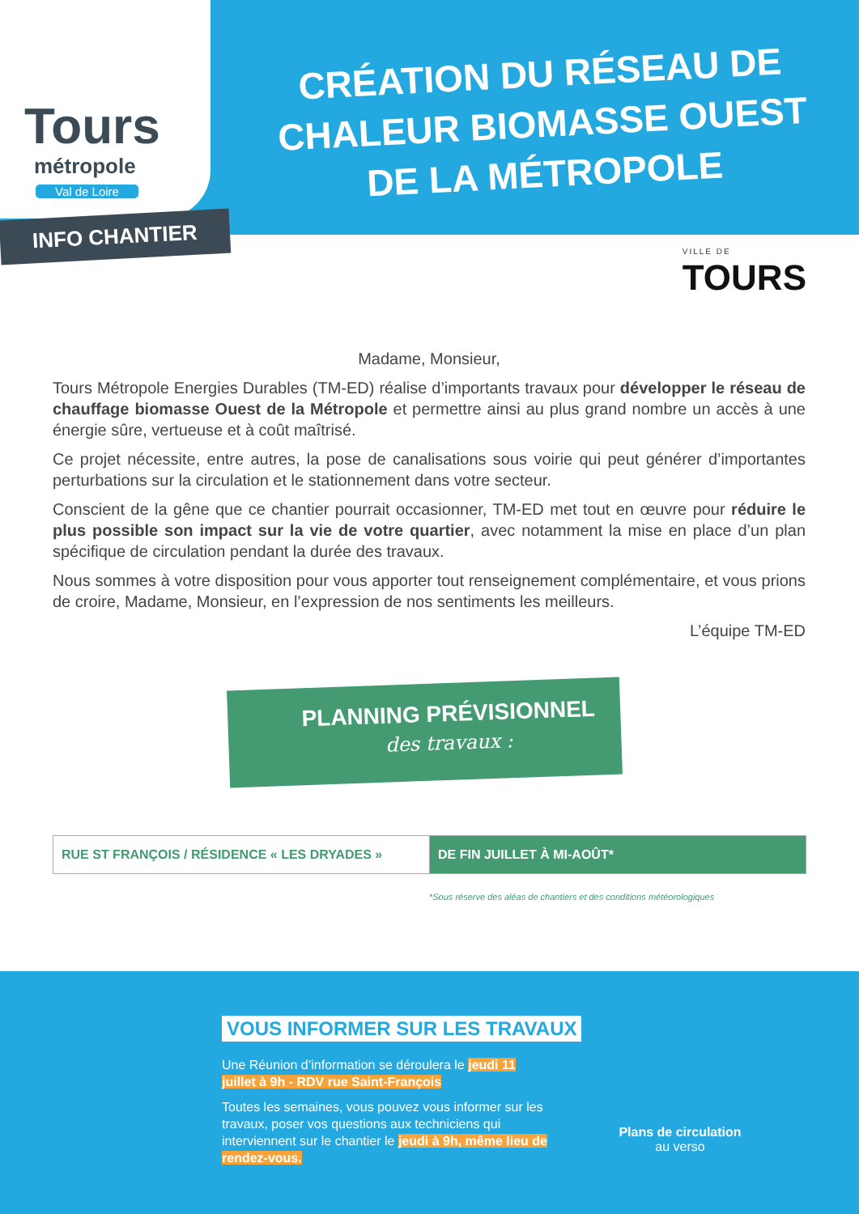Tours
métropole
Val de Loire
CRÉATION DU RÉSEAU DE CHALEUR BIOMASSE OUEST DE LA MÉTROPOLE
INFO CHANTIER
VILLE DE
TOURS
Madame, Monsieur,
Tours Métropole Energies Durables (TM-ED) réalise d’importants travaux pour développer le réseau de chauffage biomasse Ouest de la Métropole et permettre ainsi au plus grand nombre un accès à une énergie sûre, vertueuse et à coût maîtrisé.
Ce projet nécessite, entre autres, la pose de canalisations sous voirie qui peut générer d’importantes perturbations sur la circulation et le stationnement dans votre secteur.
Conscient de la gêne que ce chantier pourrait occasionner, TM-ED met tout en œuvre pour réduire le plus possible son impact sur la vie de votre quartier, avec notamment la mise en place d’un plan spécifique de circulation pendant la durée des travaux.
Nous sommes à votre disposition pour vous apporter tout renseignement complémentaire, et vous prions de croire, Madame, Monsieur, en l’expression de nos sentiments les meilleurs.
L’équipe TM-ED
PLANNING PRÉVISIONNEL
des travaux :
| RUE ST FRANÇOIS / RÉSIDENCE « LES DRYADES » | DE FIN JUILLET À MI-AOÛT* |
*Sous réserve des aléas de chantiers et des conditions météorologiques
VOUS INFORMER SUR LES TRAVAUX
Une Réunion d’information se déroulera le jeudi 11 juillet à 9h - RDV rue Saint-François
Toutes les semaines, vous pouvez vous informer sur les travaux, poser vos questions aux techniciens qui interviennent sur le chantier le jeudi à 9h, même lieu de rendez-vous.
Plans de circulation
au verso